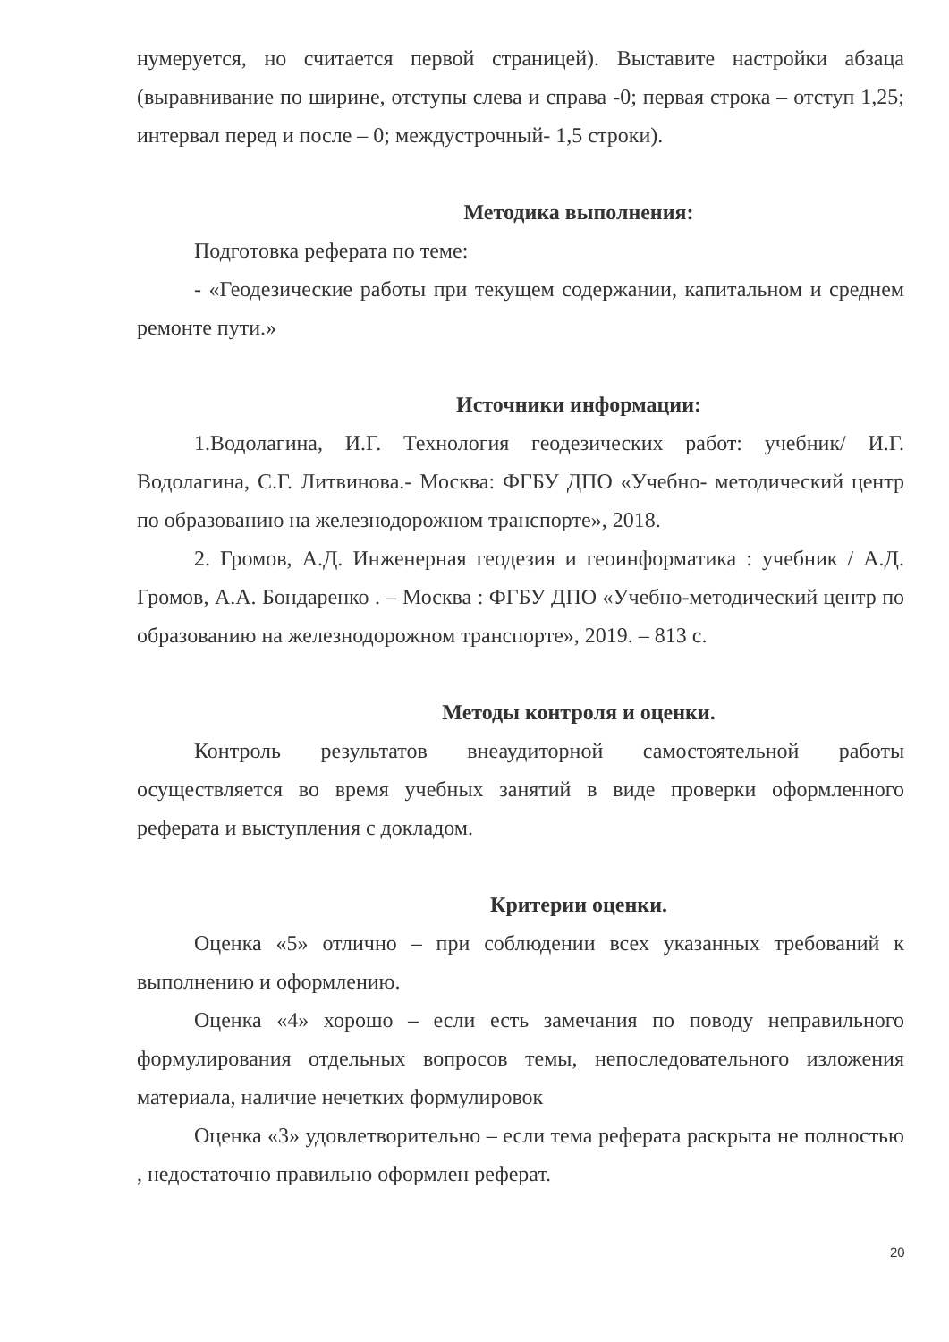нумеруется, но считается первой страницей). Выставите настройки абзаца (выравнивание по ширине, отступы слева и справа -0; первая строка – отступ 1,25; интервал перед и после – 0; междустрочный- 1,5 строки).
Методика выполнения:
Подготовка реферата по теме:
- «Геодезические работы при текущем содержании, капитальном и среднем ремонте пути.»
Источники информации:
1.Водолагина, И.Г. Технология геодезических работ: учебник/ И.Г. Водолагина, С.Г. Литвинова.- Москва: ФГБУ ДПО «Учебно- методический центр по образованию на железнодорожном транспорте», 2018.
2. Громов, А.Д. Инженерная геодезия и геоинформатика : учебник / А.Д. Громов, А.А. Бондаренко . – Москва : ФГБУ ДПО «Учебно-методический центр по образованию на железнодорожном транспорте», 2019. – 813 с.
Методы контроля и оценки.
Контроль результатов внеаудиторной самостоятельной работы осуществляется во время учебных занятий в виде проверки оформленного реферата и выступления с докладом.
Критерии оценки.
Оценка «5» отлично – при соблюдении всех указанных требований к выполнению и оформлению.
Оценка «4» хорошо – если есть замечания по поводу неправильного формулирования отдельных вопросов темы, непоследовательного изложения материала, наличие нечетких формулировок
Оценка «3» удовлетворительно – если тема реферата раскрыта не полностью , недостаточно правильно оформлен реферат.
20